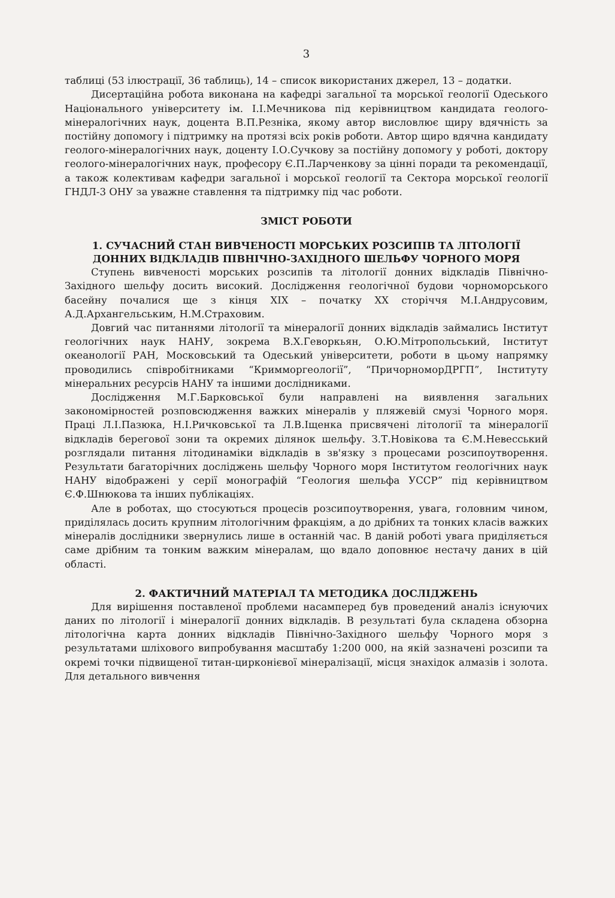3
таблиці (53 ілюстрації, 36 таблиць), 14 – список використаних джерел, 13 – додатки.
Дисертаційна робота виконана на кафедрі загальної та морської геології Одеського Національного університету ім. І.І.Мечникова під керівництвом кандидата геолого-мінералогічних наук, доцента В.П.Резніка, якому автор висловлює щиру вдячність за постійну допомогу і підтримку на протязі всіх років роботи. Автор щиро вдячна кандидату геолого-мінералогічних наук, доценту І.О.Сучкову за постійну допомогу у роботі, доктору геолого-мінералогічних наук, професору Є.П.Ларченкову за цінні поради та рекомендації, а також колективам кафедри загальної і морської геології та Сектора морської геології ГНДЛ-3 ОНУ за уважне ставлення та підтримку під час роботи.
ЗМІСТ РОБОТИ
1. СУЧАСНИЙ СТАН ВИВЧЕНОСТІ МОРСЬКИХ РОЗСИПІВ ТА ЛІТОЛОГІЇ ДОННИХ ВІДКЛАДІВ ПІВНІЧНО-ЗАХІДНОГО ШЕЛЬФУ ЧОРНОГО МОРЯ
Ступень вивченості морських розсипів та літології донних відкладів Північно-Західного шельфу досить високий. Дослідження геологічної будови чорноморського басейну почалися ще з кінця XIX – початку XX сторіччя М.І.Андрусовим, А.Д.Архангельським, Н.М.Страховим.
Довгий час питаннями літології та мінералогії донних відкладів займались Інститут геологічних наук НАНУ, зокрема В.Х.Геворкьян, О.Ю.Мітропольський, Інститут океанології РАН, Московський та Одеський університети, роботи в цьому напрямку проводились співробітниками “Кримморгеології”, “ПричорноморДРГП”, Інституту мінеральних ресурсів НАНУ та іншими дослідниками.
Дослідження М.Г.Барковської були направлені на виявлення загальних закономірностей розповсюдження важких мінералів у пляжевій смузі Чорного моря. Праці Л.І.Пазюка, Н.І.Ричковської та Л.В.Іщенка присвячені літології та мінералогії відкладів берегової зони та окремих ділянок шельфу. З.Т.Новікова та Є.М.Невесський розглядали питання літодинаміки відкладів в зв'язку з процесами розсипоутворення. Результати багаторічних досліджень шельфу Чорного моря Інститутом геологічних наук НАНУ відображені у серії монографій “Геология шельфа УССР” під керівництвом Є.Ф.Шнюкова та інших публікаціях.
Але в роботах, що стосуються процесів розсипоутворення, увага, головним чином, приділялась досить крупним літологічним фракціям, а до дрібних та тонких класів важких мінералів дослідники звернулись лише в останній час. В даній роботі увага приділяється саме дрібним та тонким важким мінералам, що вдало доповнює нестачу даних в цій області.
2. ФАКТИЧНИЙ МАТЕРІАЛ ТА МЕТОДИКА ДОСЛІДЖЕНЬ
Для вирішення поставленої проблеми насамперед був проведений аналіз існуючих даних по літології і мінералогії донних відкладів. В результаті була складена обзорна літологічна карта донних відкладів Північно-Західного шельфу Чорного моря з результатами шліхового випробування масштабу 1:200 000, на якій зазначені розсипи та окремі точки підвищеної титан-цирконієвої мінералізації, місця знахідок алмазів і золота. Для детального вивчення